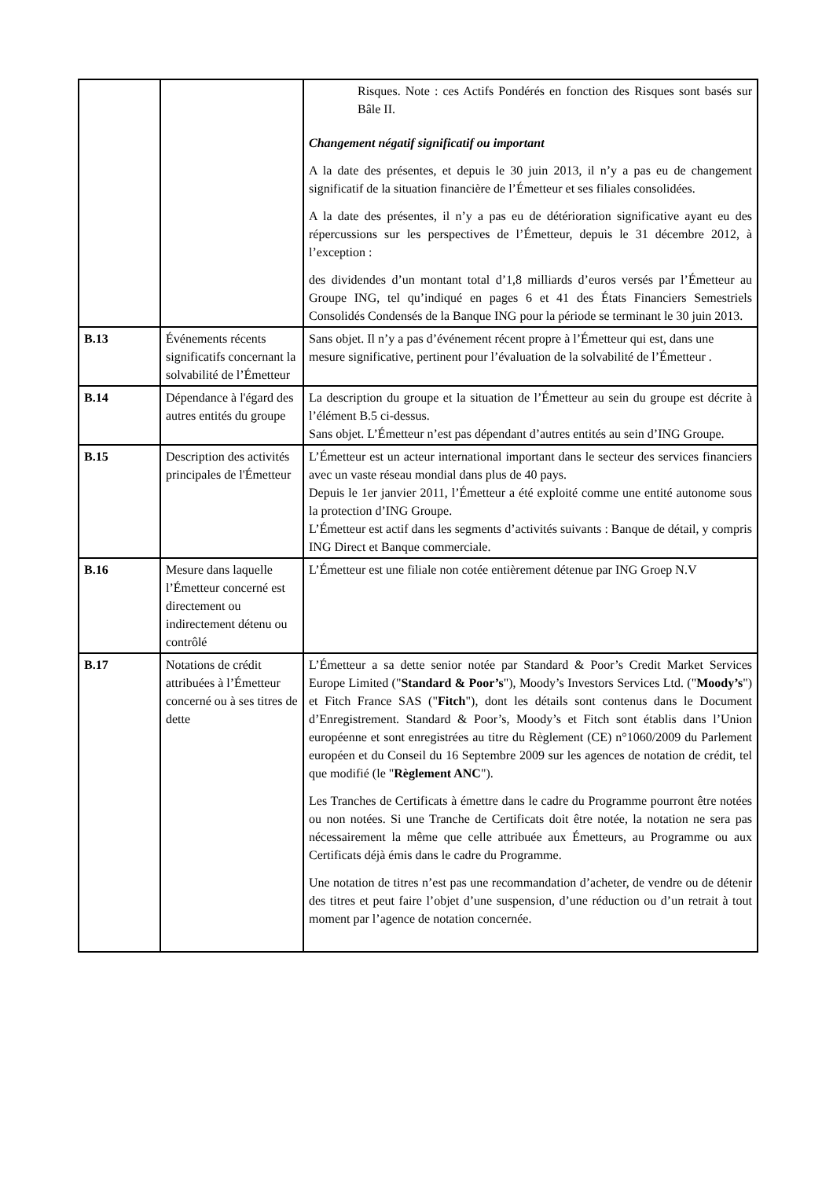| | | Risques. Note : ces Actifs Pondérés en fonction des Risques sont basés sur Bâle II. Changement négatif significatif ou important A la date des présentes, et depuis le 30 juin 2013, il n’y a pas eu de changement significatif de la situation financière de l’Émetteur et ses filiales consolidées. A la date des présentes, il n’y a pas eu de détérioration significative ayant eu des répercussions sur les perspectives de l’Émetteur, depuis le 31 décembre 2012, à l’exception : des dividendes d’un montant total d’1,8 milliards d’euros versés par l’Émetteur au Groupe ING, tel qu’indiqué en pages 6 et 41 des États Financiers Semestriels Consolidés Condensés de la Banque ING pour la période se terminant le 30 juin 2013. |
| B.13 | Événements récents significatifs concernant la solvabilité de l’Émetteur | Sans objet. Il n’y a pas d’événement récent propre à l’Émetteur qui est, dans une mesure significative, pertinent pour l’évaluation de la solvabilité de l’Émetteur . |
| B.14 | Dépendance à l'égard des autres entités du groupe | La description du groupe et la situation de l’Émetteur au sein du groupe est décrite à l’élément B.5 ci-dessus. Sans objet. L’Émetteur n’est pas dépendant d’autres entités au sein d’ING Groupe. |
| B.15 | Description des activités principales de l'Émetteur | L’Émetteur est un acteur international important dans le secteur des services financiers avec un vaste réseau mondial dans plus de 40 pays. Depuis le 1er janvier 2011, l’Émetteur a été exploité comme une entité autonome sous la protection d’ING Groupe. L’Émetteur est actif dans les segments d’activités suivants : Banque de détail, y compris ING Direct et Banque commerciale. |
| B.16 | Mesure dans laquelle l’Émetteur concerné est directement ou indirectement détenu ou contrôlé | L’Émetteur est une filiale non cotée entièrement détenue par ING Groep N.V |
| B.17 | Notations de crédit attribuées à l’Émetteur concerné ou à ses titres de dette | L’Émetteur a sa dette senior notée par Standard & Poor’s Credit Market Services Europe Limited (" Standard & Poor’s "), Moody’s Investors Services Ltd. (" Moody’s ") et Fitch France SAS (" Fitch "), dont les détails sont contenus dans le Document d’Enregistrement. Standard & Poor’s, Moody’s et Fitch sont établis dans l’Union européenne et sont enregistrées au titre du Règlement (CE) n°1060/2009 du Parlement européen et du Conseil du 16 Septembre 2009 sur les agences de notation de crédit, tel que modifié (le " Règlement ANC "). Les Tranches de Certificats à émettre dans le cadre du Programme pourront être notées ou non notées. Si une Tranche de Certificats doit être notée, la notation ne sera pas nécessairement la même que celle attribuée aux Émetteurs, au Programme ou aux Certificats déjà émis dans le cadre du Programme. Une notation de titres n’est pas une recommandation d’acheter, de vendre ou de détenir des titres et peut faire l’objet d’une suspension, d’une réduction ou d’un retrait à tout moment par l’agence de notation concernée. |